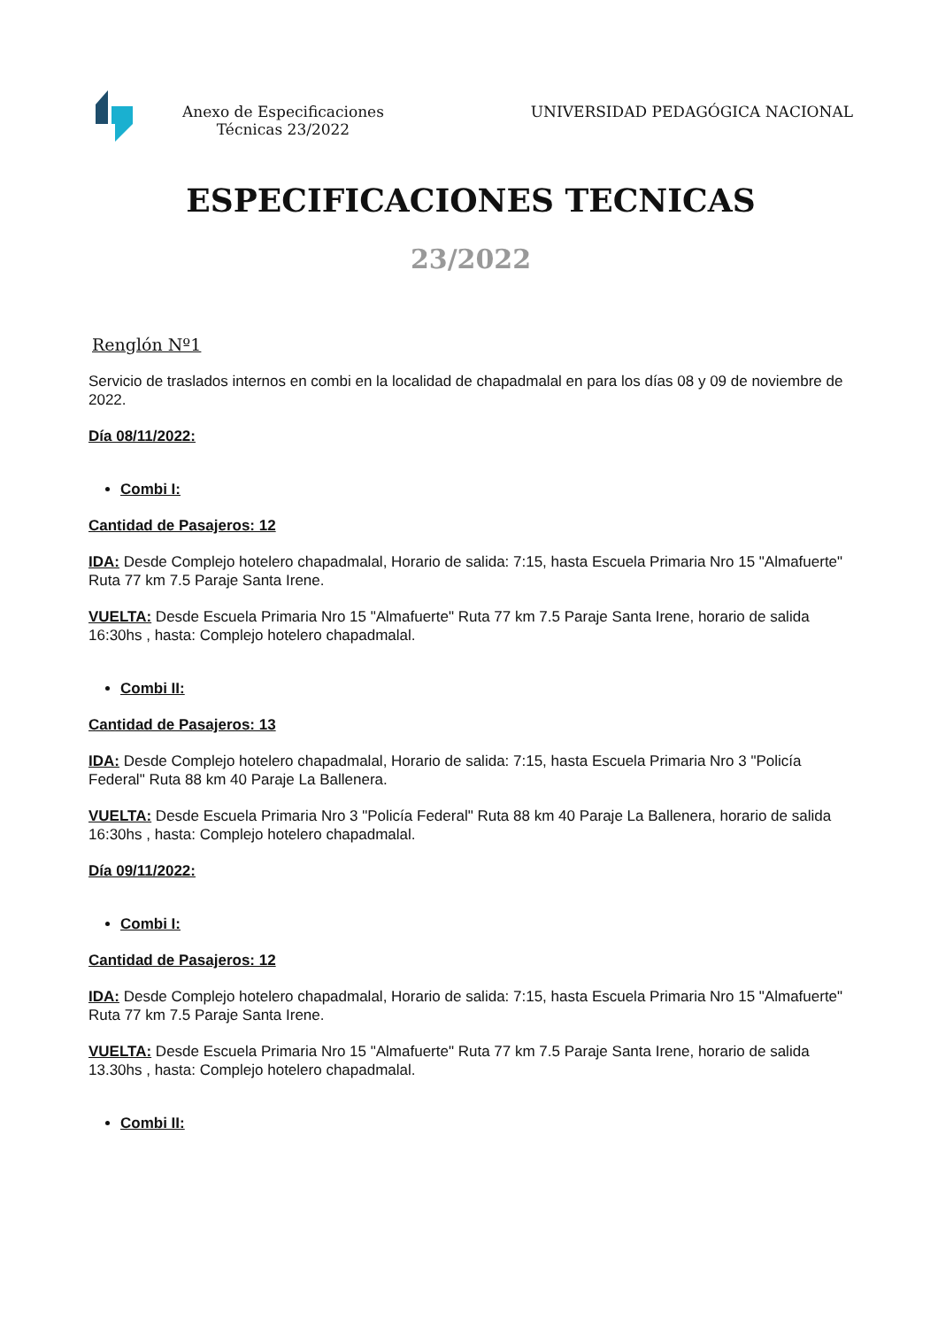Anexo de Especificaciones Técnicas 23/2022
UNIVERSIDAD PEDAGÓGICA NACIONAL
ESPECIFICACIONES TECNICAS
23/2022
Renglón Nº1
Servicio de traslados internos en combi en la localidad de chapadmalal en para los días 08 y 09 de noviembre de 2022.
Día 08/11/2022:
Combi I:
Cantidad de Pasajeros: 12
IDA: Desde Complejo hotelero chapadmalal, Horario de salida: 7:15, hasta Escuela Primaria Nro 15 "Almafuerte" Ruta 77 km 7.5 Paraje Santa Irene.
VUELTA: Desde Escuela Primaria Nro 15 "Almafuerte" Ruta 77 km 7.5 Paraje Santa Irene, horario de salida 16:30hs , hasta: Complejo hotelero chapadmalal.
Combi II:
Cantidad de Pasajeros: 13
IDA: Desde Complejo hotelero chapadmalal, Horario de salida: 7:15, hasta Escuela Primaria Nro 3 "Policía Federal" Ruta 88 km 40 Paraje La Ballenera.
VUELTA: Desde Escuela Primaria Nro 3 "Policía Federal" Ruta 88 km 40 Paraje La Ballenera, horario de salida 16:30hs , hasta: Complejo hotelero chapadmalal.
Día 09/11/2022:
Combi I:
Cantidad de Pasajeros: 12
IDA: Desde Complejo hotelero chapadmalal, Horario de salida: 7:15, hasta Escuela Primaria Nro 15 "Almafuerte" Ruta 77 km 7.5 Paraje Santa Irene.
VUELTA: Desde Escuela Primaria Nro 15 "Almafuerte" Ruta 77 km 7.5 Paraje Santa Irene, horario de salida 13.30hs , hasta: Complejo hotelero chapadmalal.
Combi II: